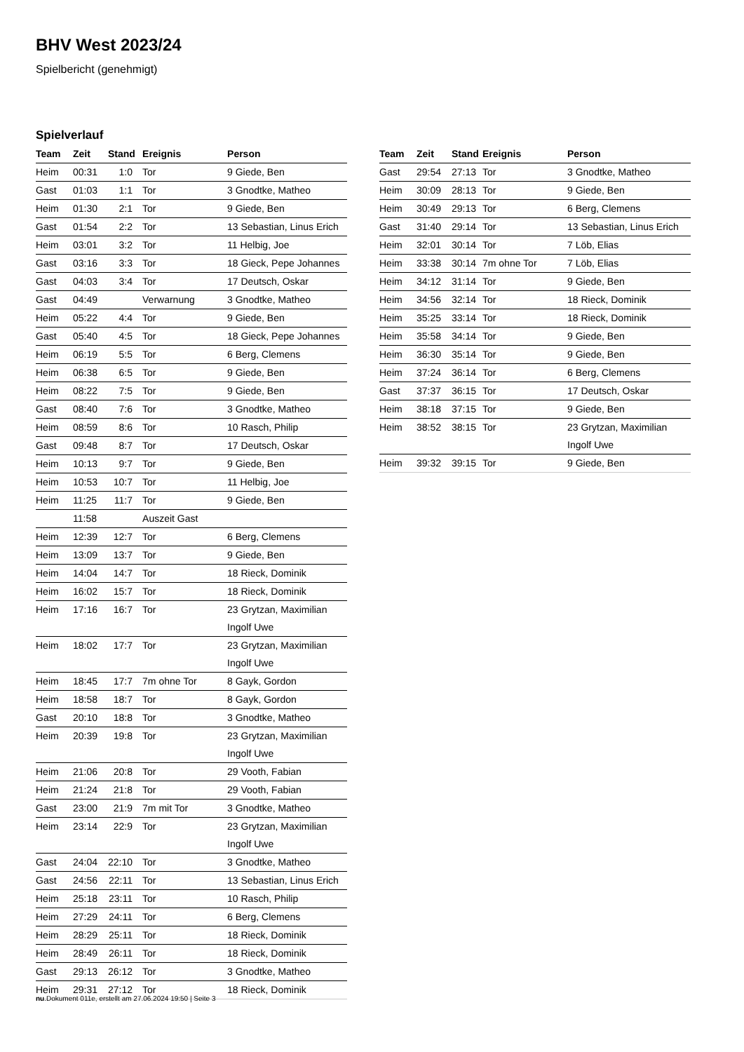BHV West 2023/24
Spielbericht (genehmigt)
Spielverlauf
| Team | Zeit | Stand | Ereignis | Person |
| --- | --- | --- | --- | --- |
| Heim | 00:31 | 1:0 | Tor | 9 Giede, Ben |
| Gast | 01:03 | 1:1 | Tor | 3 Gnodtke, Matheo |
| Heim | 01:30 | 2:1 | Tor | 9 Giede, Ben |
| Gast | 01:54 | 2:2 | Tor | 13 Sebastian, Linus Erich |
| Heim | 03:01 | 3:2 | Tor | 11 Helbig, Joe |
| Gast | 03:16 | 3:3 | Tor | 18 Gieck, Pepe Johannes |
| Gast | 04:03 | 3:4 | Tor | 17 Deutsch, Oskar |
| Gast | 04:49 | | Verwarnung | 3 Gnodtke, Matheo |
| Heim | 05:22 | 4:4 | Tor | 9 Giede, Ben |
| Gast | 05:40 | 4:5 | Tor | 18 Gieck, Pepe Johannes |
| Heim | 06:19 | 5:5 | Tor | 6 Berg, Clemens |
| Heim | 06:38 | 6:5 | Tor | 9 Giede, Ben |
| Heim | 08:22 | 7:5 | Tor | 9 Giede, Ben |
| Gast | 08:40 | 7:6 | Tor | 3 Gnodtke, Matheo |
| Heim | 08:59 | 8:6 | Tor | 10 Rasch, Philip |
| Gast | 09:48 | 8:7 | Tor | 17 Deutsch, Oskar |
| Heim | 10:13 | 9:7 | Tor | 9 Giede, Ben |
| Heim | 10:53 | 10:7 | Tor | 11 Helbig, Joe |
| Heim | 11:25 | 11:7 | Tor | 9 Giede, Ben |
| | 11:58 | | Auszeit Gast | |
| Heim | 12:39 | 12:7 | Tor | 6 Berg, Clemens |
| Heim | 13:09 | 13:7 | Tor | 9 Giede, Ben |
| Heim | 14:04 | 14:7 | Tor | 18 Rieck, Dominik |
| Heim | 16:02 | 15:7 | Tor | 18 Rieck, Dominik |
| Heim | 17:16 | 16:7 | Tor | 23 Grytzan, Maximilian Ingolf Uwe |
| Heim | 18:02 | 17:7 | Tor | 23 Grytzan, Maximilian Ingolf Uwe |
| Heim | 18:45 | 17:7 | 7m ohne Tor | 8 Gayk, Gordon |
| Heim | 18:58 | 18:7 | Tor | 8 Gayk, Gordon |
| Gast | 20:10 | 18:8 | Tor | 3 Gnodtke, Matheo |
| Heim | 20:39 | 19:8 | Tor | 23 Grytzan, Maximilian Ingolf Uwe |
| Heim | 21:06 | 20:8 | Tor | 29 Vooth, Fabian |
| Heim | 21:24 | 21:8 | Tor | 29 Vooth, Fabian |
| Gast | 23:00 | 21:9 | 7m mit Tor | 3 Gnodtke, Matheo |
| Heim | 23:14 | 22:9 | Tor | 23 Grytzan, Maximilian Ingolf Uwe |
| Gast | 24:04 | 22:10 | Tor | 3 Gnodtke, Matheo |
| Gast | 24:56 | 22:11 | Tor | 13 Sebastian, Linus Erich |
| Heim | 25:18 | 23:11 | Tor | 10 Rasch, Philip |
| Heim | 27:29 | 24:11 | Tor | 6 Berg, Clemens |
| Heim | 28:29 | 25:11 | Tor | 18 Rieck, Dominik |
| Heim | 28:49 | 26:11 | Tor | 18 Rieck, Dominik |
| Gast | 29:13 | 26:12 | Tor | 3 Gnodtke, Matheo |
| Heim | 29:31 | 27:12 | Tor | 18 Rieck, Dominik |
| Team | Zeit | Stand | Ereignis | Person |
| --- | --- | --- | --- | --- |
| Gast | 29:54 | 27:13 | Tor | 3 Gnodtke, Matheo |
| Heim | 30:09 | 28:13 | Tor | 9 Giede, Ben |
| Heim | 30:49 | 29:13 | Tor | 6 Berg, Clemens |
| Gast | 31:40 | 29:14 | Tor | 13 Sebastian, Linus Erich |
| Heim | 32:01 | 30:14 | Tor | 7 Löb, Elias |
| Heim | 33:38 | 30:14 | 7m ohne Tor | 7 Löb, Elias |
| Heim | 34:12 | 31:14 | Tor | 9 Giede, Ben |
| Heim | 34:56 | 32:14 | Tor | 18 Rieck, Dominik |
| Heim | 35:25 | 33:14 | Tor | 18 Rieck, Dominik |
| Heim | 35:58 | 34:14 | Tor | 9 Giede, Ben |
| Heim | 36:30 | 35:14 | Tor | 9 Giede, Ben |
| Heim | 37:24 | 36:14 | Tor | 6 Berg, Clemens |
| Gast | 37:37 | 36:15 | Tor | 17 Deutsch, Oskar |
| Heim | 38:18 | 37:15 | Tor | 9 Giede, Ben |
| Heim | 38:52 | 38:15 | Tor | 23 Grytzan, Maximilian Ingolf Uwe |
| Heim | 39:32 | 39:15 | Tor | 9 Giede, Ben |
nu.Dokument 011e, erstellt am 27.06.2024 19:50 | Seite 3